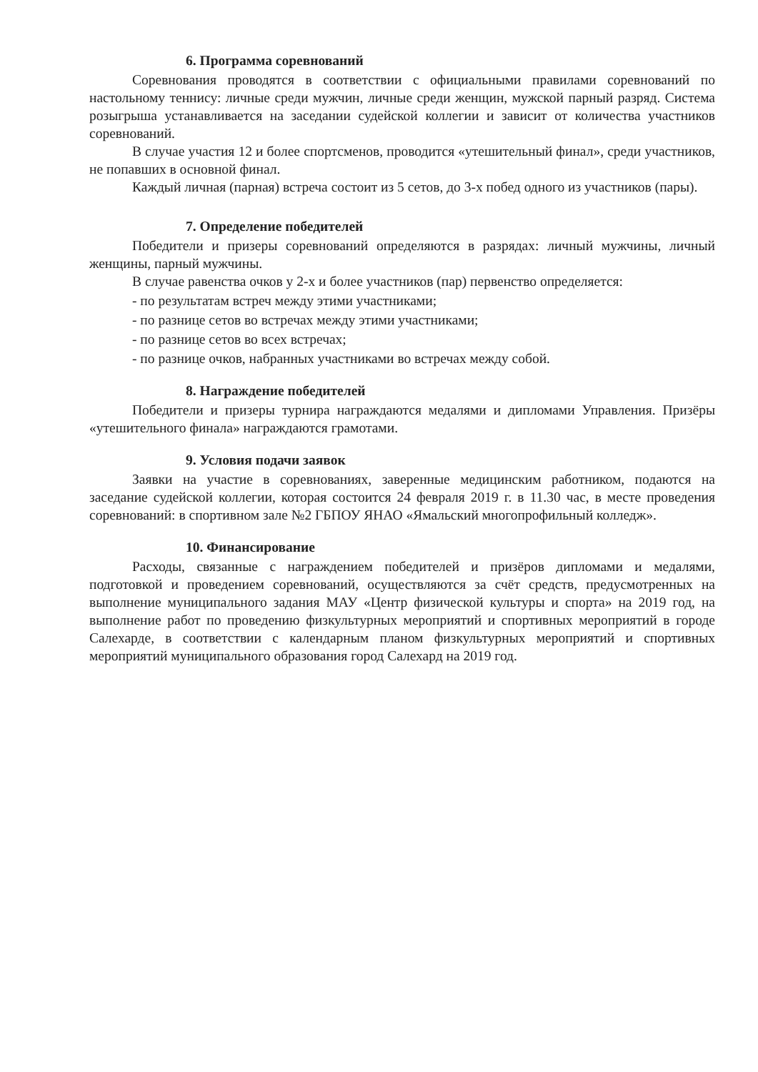6. Программа соревнований
Соревнования проводятся в соответствии с официальными правилами соревнований по настольному теннису: личные среди мужчин, личные среди женщин, мужской парный разряд. Система розыгрыша устанавливается на заседании судейской коллегии и зависит от количества участников соревнований.
В случае участия 12 и более спортсменов, проводится «утешительный финал», среди участников, не попавших в основной финал.
Каждый личная (парная) встреча состоит из 5 сетов, до 3-х побед одного из участников (пары).
7. Определение победителей
Победители и призеры соревнований определяются в разрядах: личный мужчины, личный женщины, парный мужчины.
В случае равенства очков у 2-х и более участников (пар) первенство определяется:
- по результатам встреч между этими участниками;
- по разнице сетов во встречах между этими участниками;
- по разнице сетов во всех встречах;
- по разнице очков, набранных участниками во встречах между собой.
8. Награждение победителей
Победители и призеры турнира награждаются медалями и дипломами Управления. Призёры «утешительного финала» награждаются грамотами.
9. Условия подачи заявок
Заявки на участие в соревнованиях, заверенные медицинским работником, подаются на заседание судейской коллегии, которая состоится 24 февраля 2019 г. в 11.30 час, в месте проведения соревнований: в спортивном зале №2 ГБПОУ ЯНАО «Ямальский многопрофильный колледж».
10. Финансирование
Расходы, связанные с награждением победителей и призёров дипломами и медалями, подготовкой и проведением соревнований, осуществляются за счёт средств, предусмотренных на выполнение муниципального задания МАУ «Центр физической культуры и спорта» на 2019 год, на выполнение работ по проведению физкультурных мероприятий и спортивных мероприятий в городе Салехарде, в соответствии с календарным планом физкультурных мероприятий и спортивных мероприятий муниципального образования город Салехард на 2019 год.